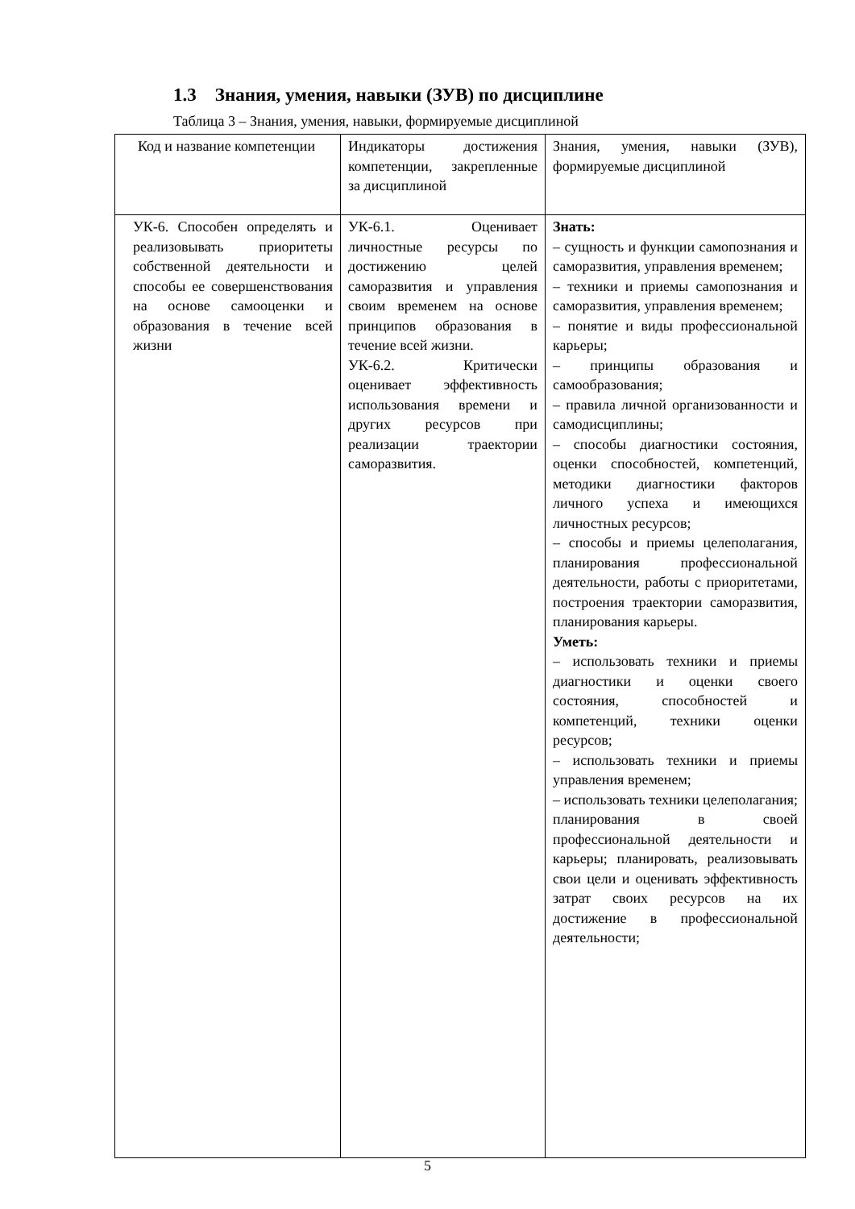1.3 Знания, умения, навыки (ЗУВ) по дисциплине
Таблица 3 – Знания, умения, навыки, формируемые дисциплиной
| Код и название компетенции | Индикаторы достижения компетенции, закрепленные за дисциплиной | Знания, умения, навыки (ЗУВ), формируемые дисциплиной |
| УК-6. Способен определять и реализовывать приоритеты собственной деятельности и способы ее совершенствования на основе самооценки и образования в течение всей жизни | УК-6.1. Оценивает личностные ресурсы по достижению целей саморазвития и управления своим временем на основе принципов образования в течение всей жизни. УК-6.2. Критически оценивает эффективность использования времени и других ресурсов при реализации траектории саморазвития. | Знать: – сущность и функции самопознания и саморазвития, управления временем; – техники и приемы самопознания и саморазвития, управления временем; – понятие и виды профессиональной карьеры; – принципы образования и самообразования; – правила личной организованности и самодисциплины; – способы диагностики состояния, оценки способностей, компетенций, методики диагностики факторов личного успеха и имеющихся личностных ресурсов; – способы и приемы целеполагания, планирования профессиональной деятельности, работы с приоритетами, построения траектории саморазвития, планирования карьеры. Уметь: – использовать техники и приемы диагностики и оценки своего состояния, способностей и компетенций, техники оценки ресурсов; – использовать техники и приемы управления временем; – использовать техники целеполагания; планирования в своей профессиональной деятельности и карьеры; планировать, реализовывать свои цели и оценивать эффективность затрат своих ресурсов на их достижение в профессиональной деятельности; |
5